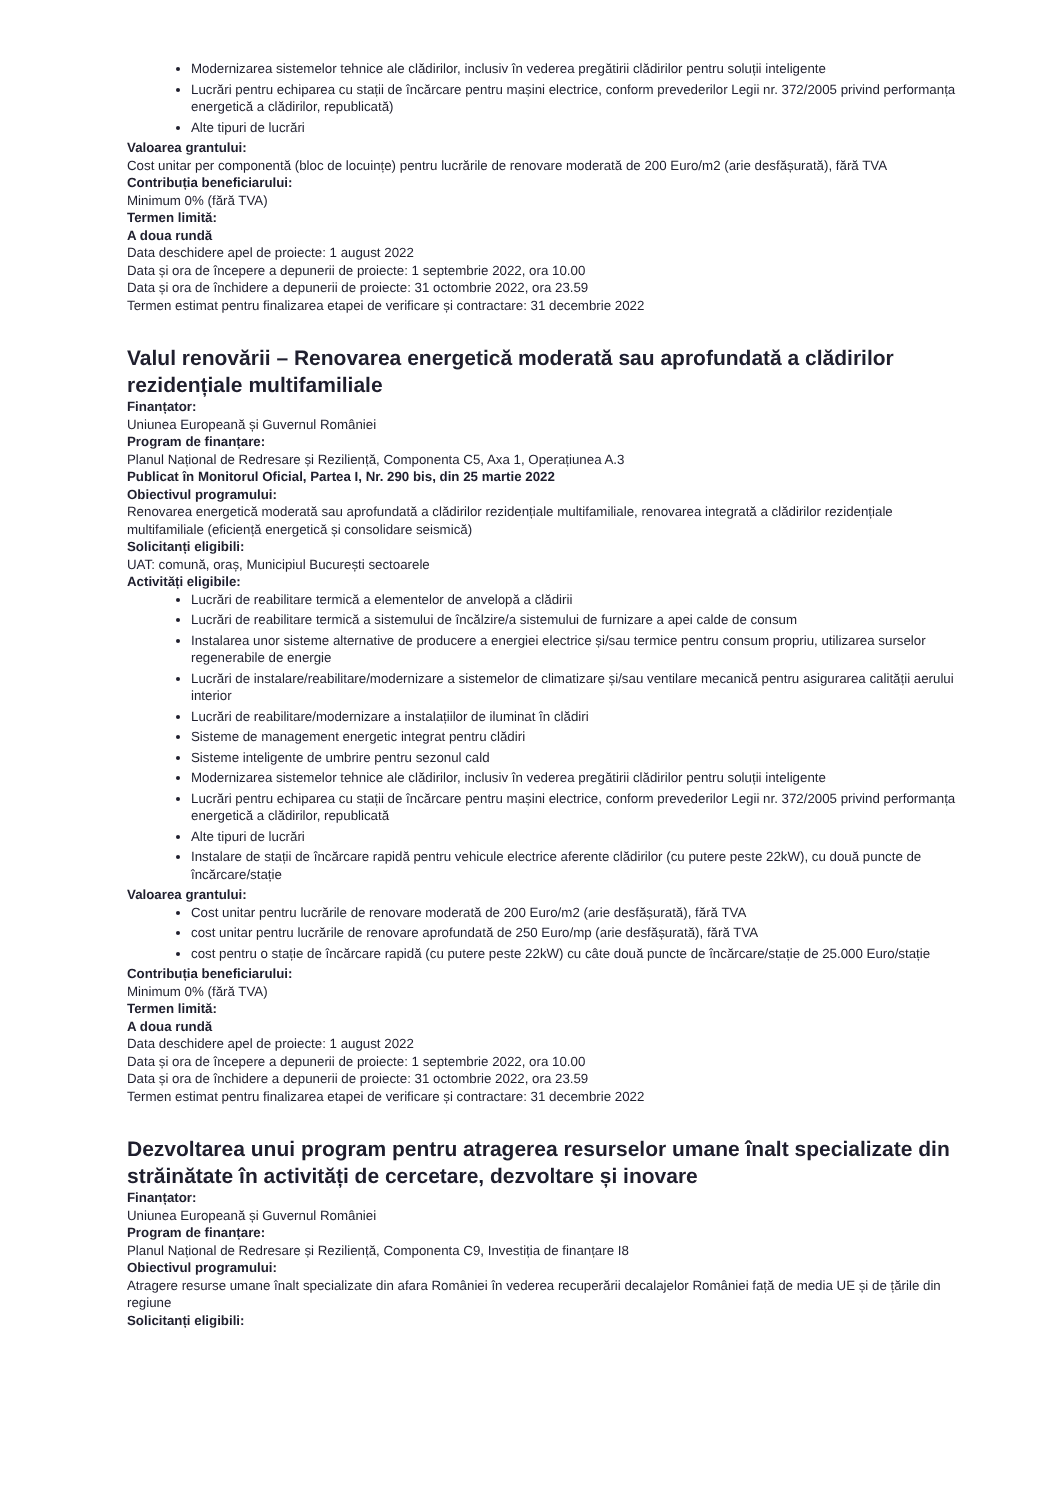Modernizarea sistemelor tehnice ale clădirilor, inclusiv în vederea pregătirii clădirilor pentru soluții inteligente
Lucrări pentru echiparea cu stații de încărcare pentru mașini electrice, conform prevederilor Legii nr. 372/2005 privind performanța energetică a clădirilor, republicată)
Alte tipuri de lucrări
Valoarea grantului:
Cost unitar per componentă (bloc de locuințe) pentru lucrările de renovare moderată de 200 Euro/m2 (arie desfășurată), fără TVA
Contribuția beneficiarului:
Minimum 0% (fără TVA)
Termen limită:
A doua rundă
Data deschidere apel de proiecte: 1 august 2022
Data și ora de începere a depunerii de proiecte: 1 septembrie 2022, ora 10.00
Data și ora de închidere a depunerii de proiecte: 31 octombrie 2022, ora 23.59
Termen estimat pentru finalizarea etapei de verificare și contractare: 31 decembrie 2022
Valul renovării – Renovarea energetică moderată sau aprofundată a clădirilor rezidențiale multifamiliale
Finanțator:
Uniunea Europeană și Guvernul României
Program de finanțare:
Planul Național de Redresare și Reziliență, Componenta C5, Axa 1, Operațiunea A.3
Publicat în Monitorul Oficial, Partea I, Nr. 290 bis, din 25 martie 2022
Obiectivul programului:
Renovarea energetică moderată sau aprofundată a clădirilor rezidențiale multifamiliale, renovarea integrată a clădirilor rezidențiale multifamiliale (eficiență energetică și consolidare seismică)
Solicitanți eligibili:
UAT: comună, oraș, Municipiul București sectoarele
Activități eligibile:
Lucrări de reabilitare termică a elementelor de anvelopă a clădirii
Lucrări de reabilitare termică a sistemului de încălzire/a sistemului de furnizare a apei calde de consum
Instalarea unor sisteme alternative de producere a energiei electrice și/sau termice pentru consum propriu, utilizarea surselor regenerabile de energie
Lucrări de instalare/reabilitare/modernizare a sistemelor de climatizare și/sau ventilare mecanică pentru asigurarea calității aerului interior
Lucrări de reabilitare/modernizare a instalațiilor de iluminat în clădiri
Sisteme de management energetic integrat pentru clădiri
Sisteme inteligente de umbrire pentru sezonul cald
Modernizarea sistemelor tehnice ale clădirilor, inclusiv în vederea pregătirii clădirilor pentru soluții inteligente
Lucrări pentru echiparea cu stații de încărcare pentru mașini electrice, conform prevederilor Legii nr. 372/2005 privind performanța energetică a clădirilor, republicată
Alte tipuri de lucrări
Instalare de stații de încărcare rapidă pentru vehicule electrice aferente clădirilor (cu putere peste 22kW), cu două puncte de încărcare/stație
Valoarea grantului:
Cost unitar pentru lucrările de renovare moderată de 200 Euro/m2 (arie desfășurată), fără TVA
cost unitar pentru lucrările de renovare aprofundată de 250 Euro/mp (arie desfășurată), fără TVA
cost pentru o stație de încărcare rapidă (cu putere peste 22kW) cu câte două puncte de încărcare/stație de 25.000 Euro/stație
Contribuția beneficiarului:
Minimum 0% (fără TVA)
Termen limită:
A doua rundă
Data deschidere apel de proiecte: 1 august 2022
Data și ora de începere a depunerii de proiecte: 1 septembrie 2022, ora 10.00
Data și ora de închidere a depunerii de proiecte: 31 octombrie 2022, ora 23.59
Termen estimat pentru finalizarea etapei de verificare și contractare: 31 decembrie 2022
Dezvoltarea unui program pentru atragerea resurselor umane înalt specializate din străinătate în activități de cercetare, dezvoltare și inovare
Finanțator:
Uniunea Europeană și Guvernul României
Program de finanțare:
Planul Național de Redresare și Reziliență, Componenta C9, Investiția de finanțare I8
Obiectivul programului:
Atragere resurse umane înalt specializate din afara României în vederea recuperării decalajelor României față de media UE și de țările din regiune
Solicitanți eligibili: